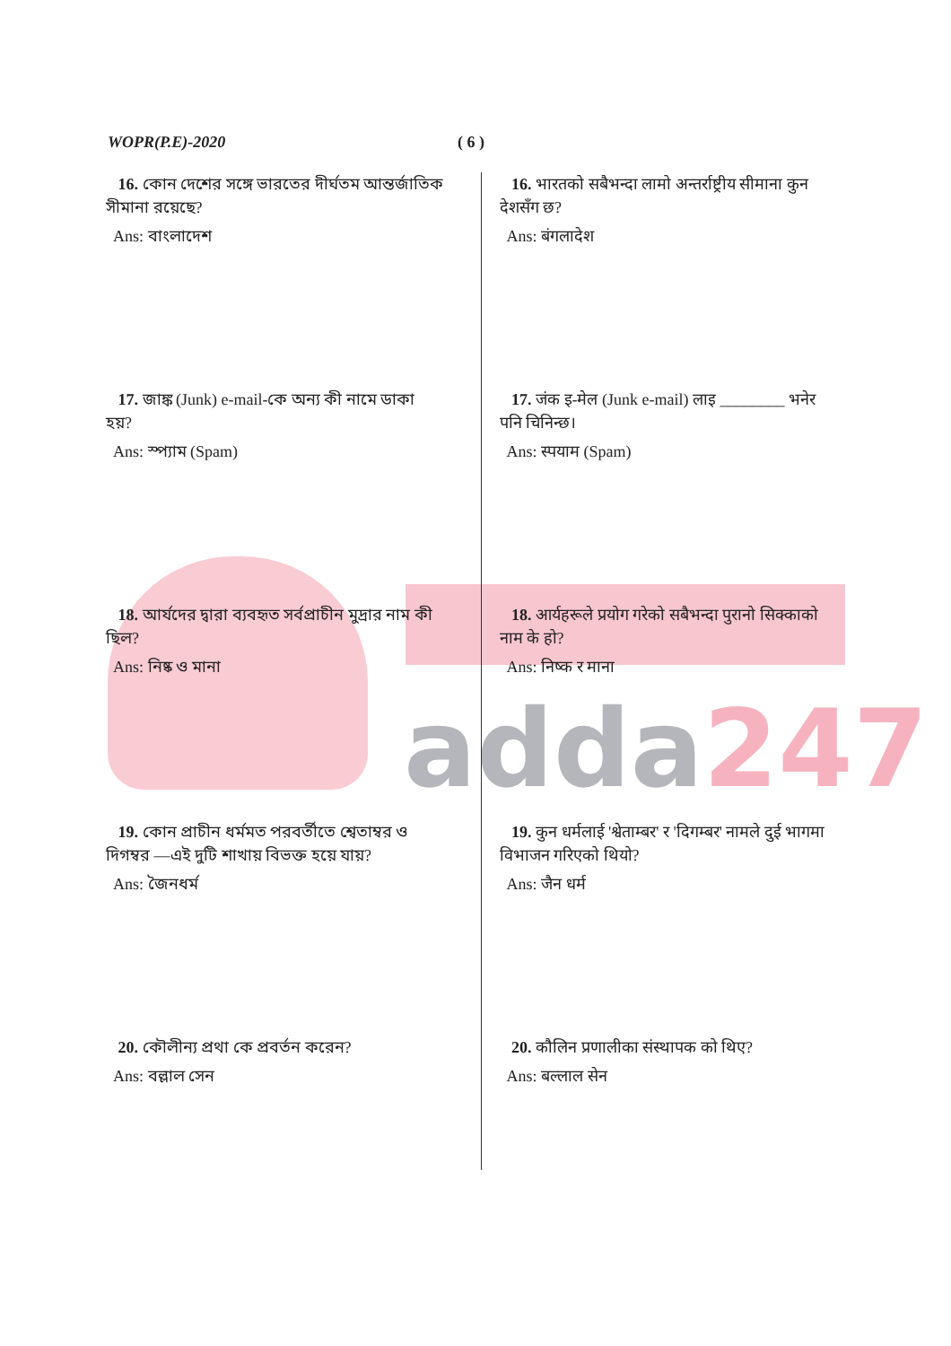adda247
WOPR(P.E)-2020 ( 6 )
16. কোন দেশের সঙ্গে ভারতের দীর্ঘতম আন্তর্জাতিক সীমানা রয়েছে?
Ans: বাংলাদেশ
17. জাঙ্ক (Junk) e-mail-কে অন্য কী নামে ডাকা হয়?
Ans: স্প্যাম (Spam)
18. আর্যদের দ্বারা ব্যবহৃত সর্বপ্রাচীন মুদ্রার নাম কী ছিল?
Ans: নিষ্ক ও মানা
19. কোন প্রাচীন ধর্মমত পরবর্তীতে শ্বেতাম্বর ও দিগম্বর —এই দুটি শাখায় বিভক্ত হয়ে যায়?
Ans: জৈনধর্ম
20. কৌলীন্য প্রথা কে প্রবর্তন করেন?
Ans: বল্লাল সেন
16. भारतको सबैभन्दा लामो अन्तर्राष्ट्रीय सीमाना कुन देशसँग छ?
Ans: बंगलादेश
17. जंक इ-मेल (Junk e-mail) लाइ ________ भनेर पनि चिनिन्छ।
Ans: स्पयाम (Spam)
18. आर्यहरूले प्रयोग गरेको सबैभन्दा पुरानो सिक्काको नाम के हो?
Ans: निष्क र माना
19. कुन धर्मलाई 'श्वेताम्बर' र 'दिगम्बर' नामले दुई भागमा विभाजन गरिएको थियो?
Ans: जैन धर्म
20. कौलिन प्रणालीका संस्थापक को थिए?
Ans: बल्लाल सेन